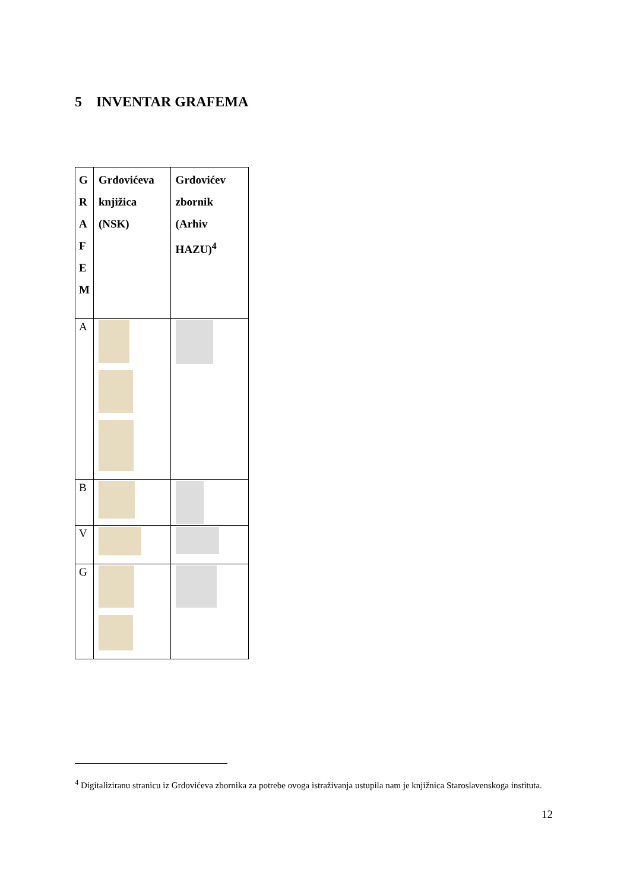5 INVENTAR GRAFEMA
| G R A F E M | Grdovićeva knjižica (NSK) | Grdovićev zbornik (Arhiv HAZU)<sup>4</sup> |
| --- | --- | --- |
| A | | |
| B | | |
| V | | |
| G | | |
<sup>4</sup> Digitaliziranu stranicu iz Grdovićeva zbornika za potrebe ovoga istraživanja ustupila nam je knjižnica Staroslavenskoga instituta.
12